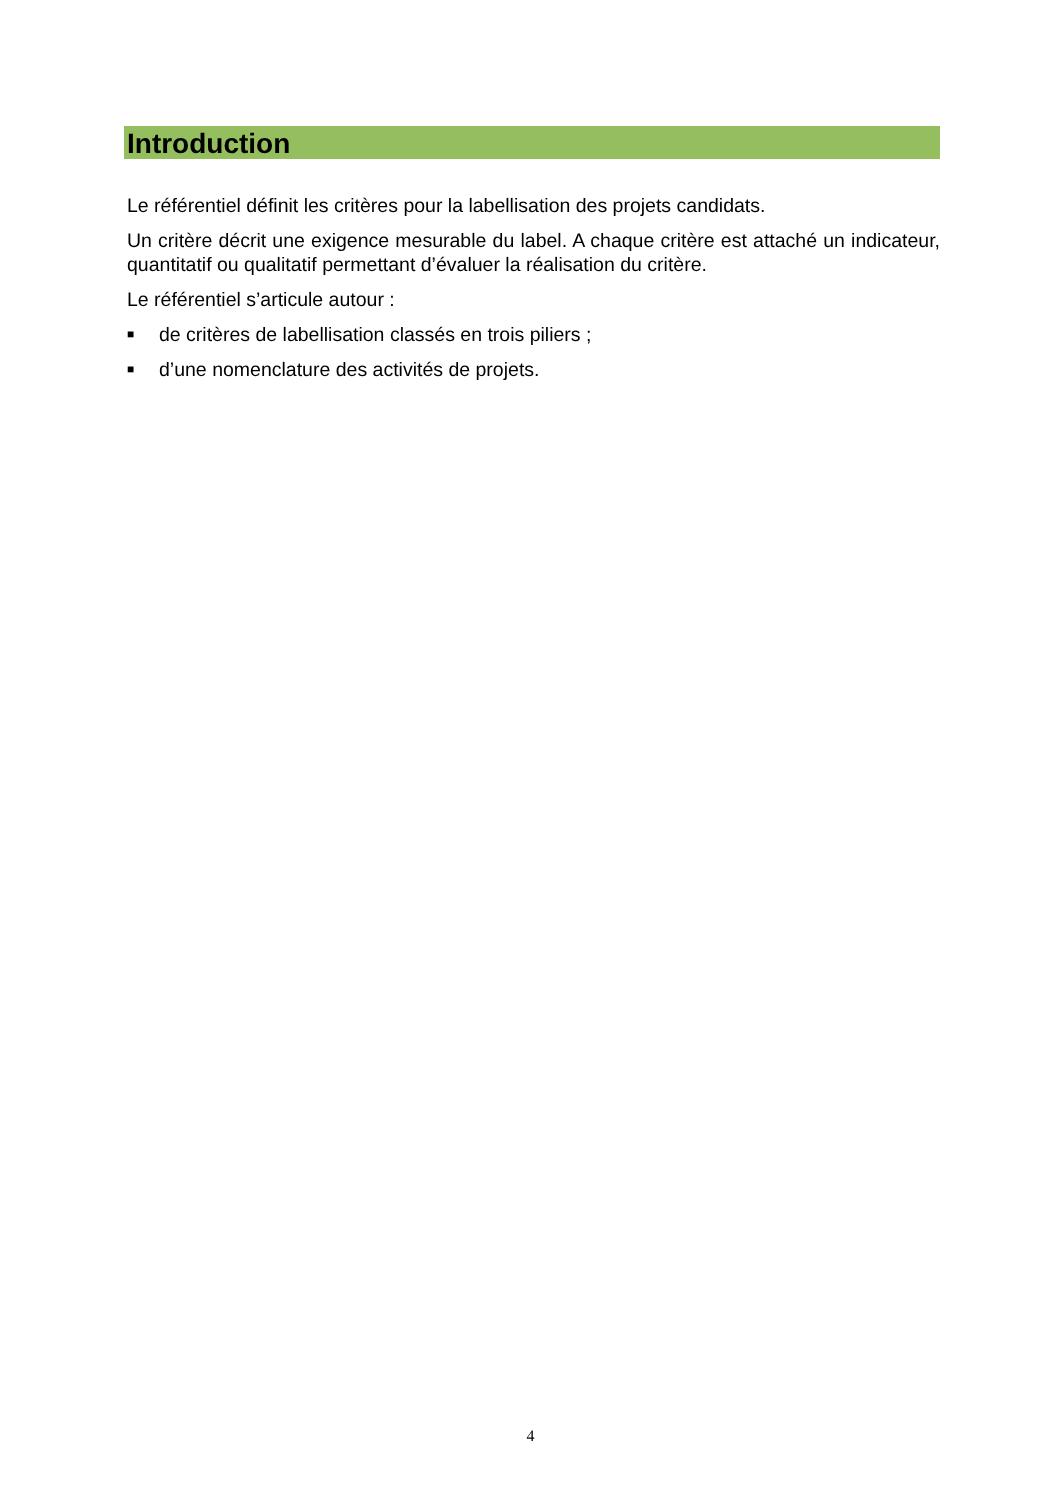Introduction
Le référentiel définit les critères pour la labellisation des projets candidats.
Un critère décrit une exigence mesurable du label. A chaque critère est attaché un indicateur, quantitatif ou qualitatif permettant d’évaluer la réalisation du critère.
Le référentiel s’articule autour :
■ de critères de labellisation classés en trois piliers ;
■ d’une nomenclature des activités de projets.
4